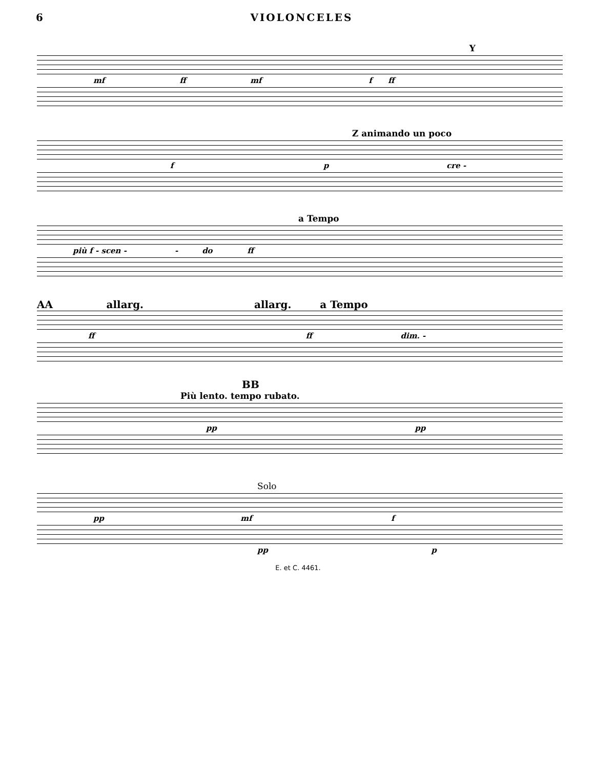6 VIOLONCELES
Y
mf ff mf f ff
Z animando un poco
f p cre -
a Tempo
più f - scen - - do ff
AA allarg. allarg. a Tempo
ff ff dim. -
BB
Più lento. tempo rubato.
pp pp
Solo
pp mf f
pp p
E. et C. 4461.